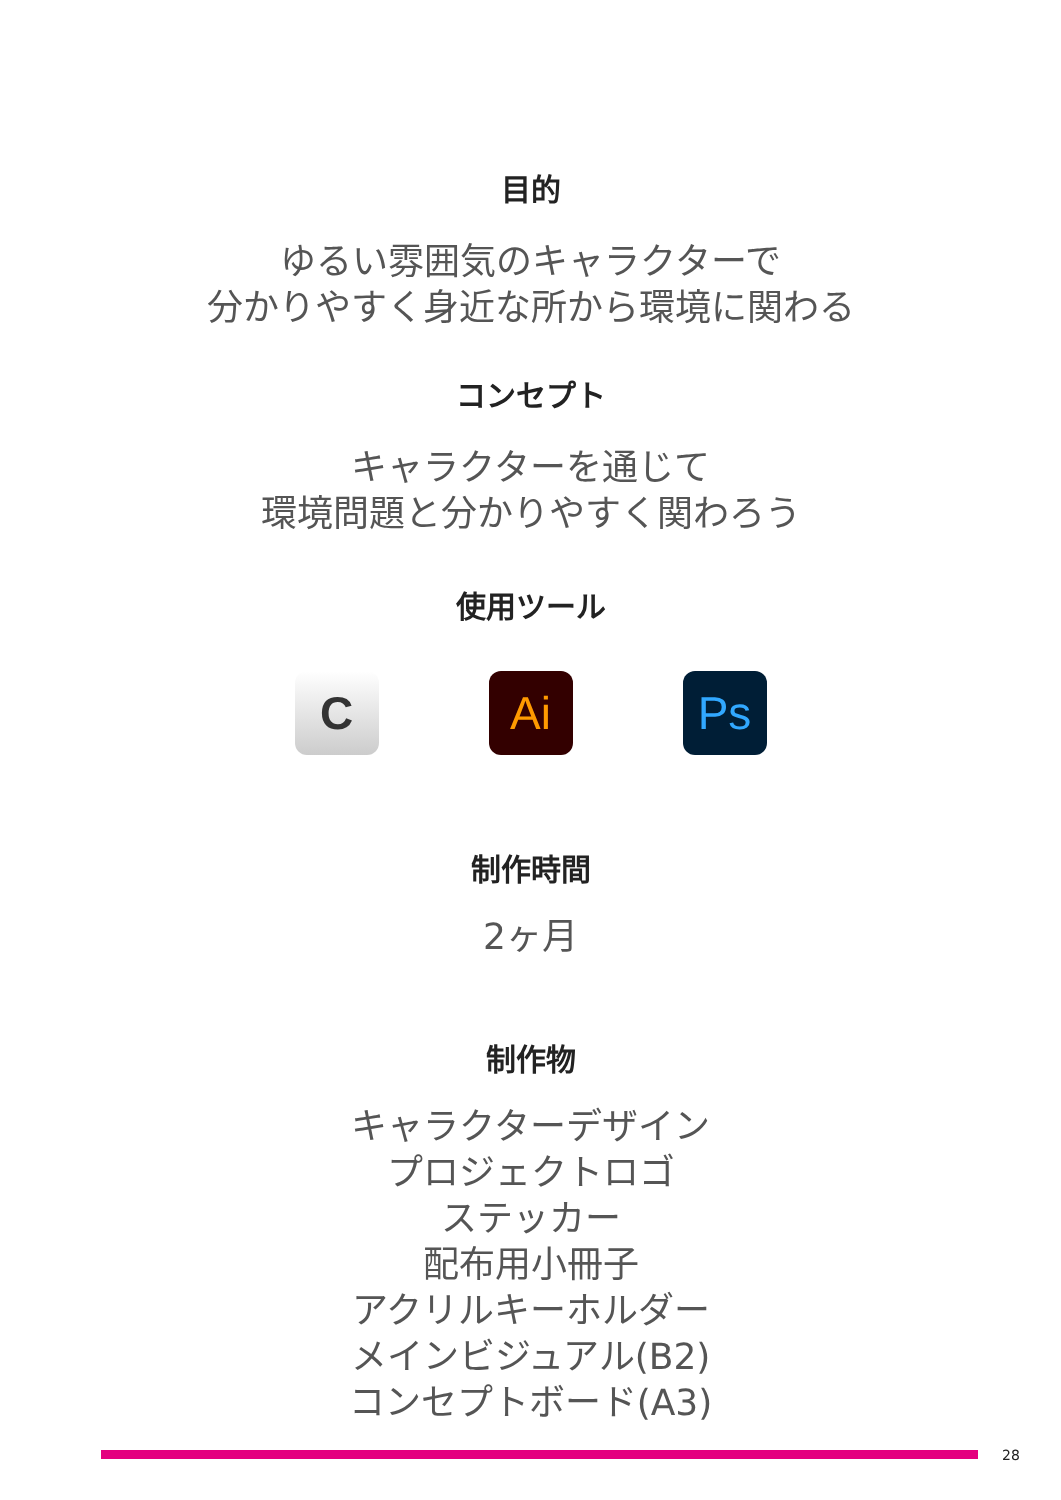目的
ゆるい雰囲気のキャラクターで
分かりやすく身近な所から環境に関わる
コンセプト
キャラクターを通じて
環境問題と分かりやすく関わろう
使用ツール
C Ai Ps
制作時間
2ヶ月
制作物
キャラクターデザイン
プロジェクトロゴ
ステッカー
配布用小冊子
アクリルキーホルダー
メインビジュアル(B2)
コンセプトボード(A3)
28